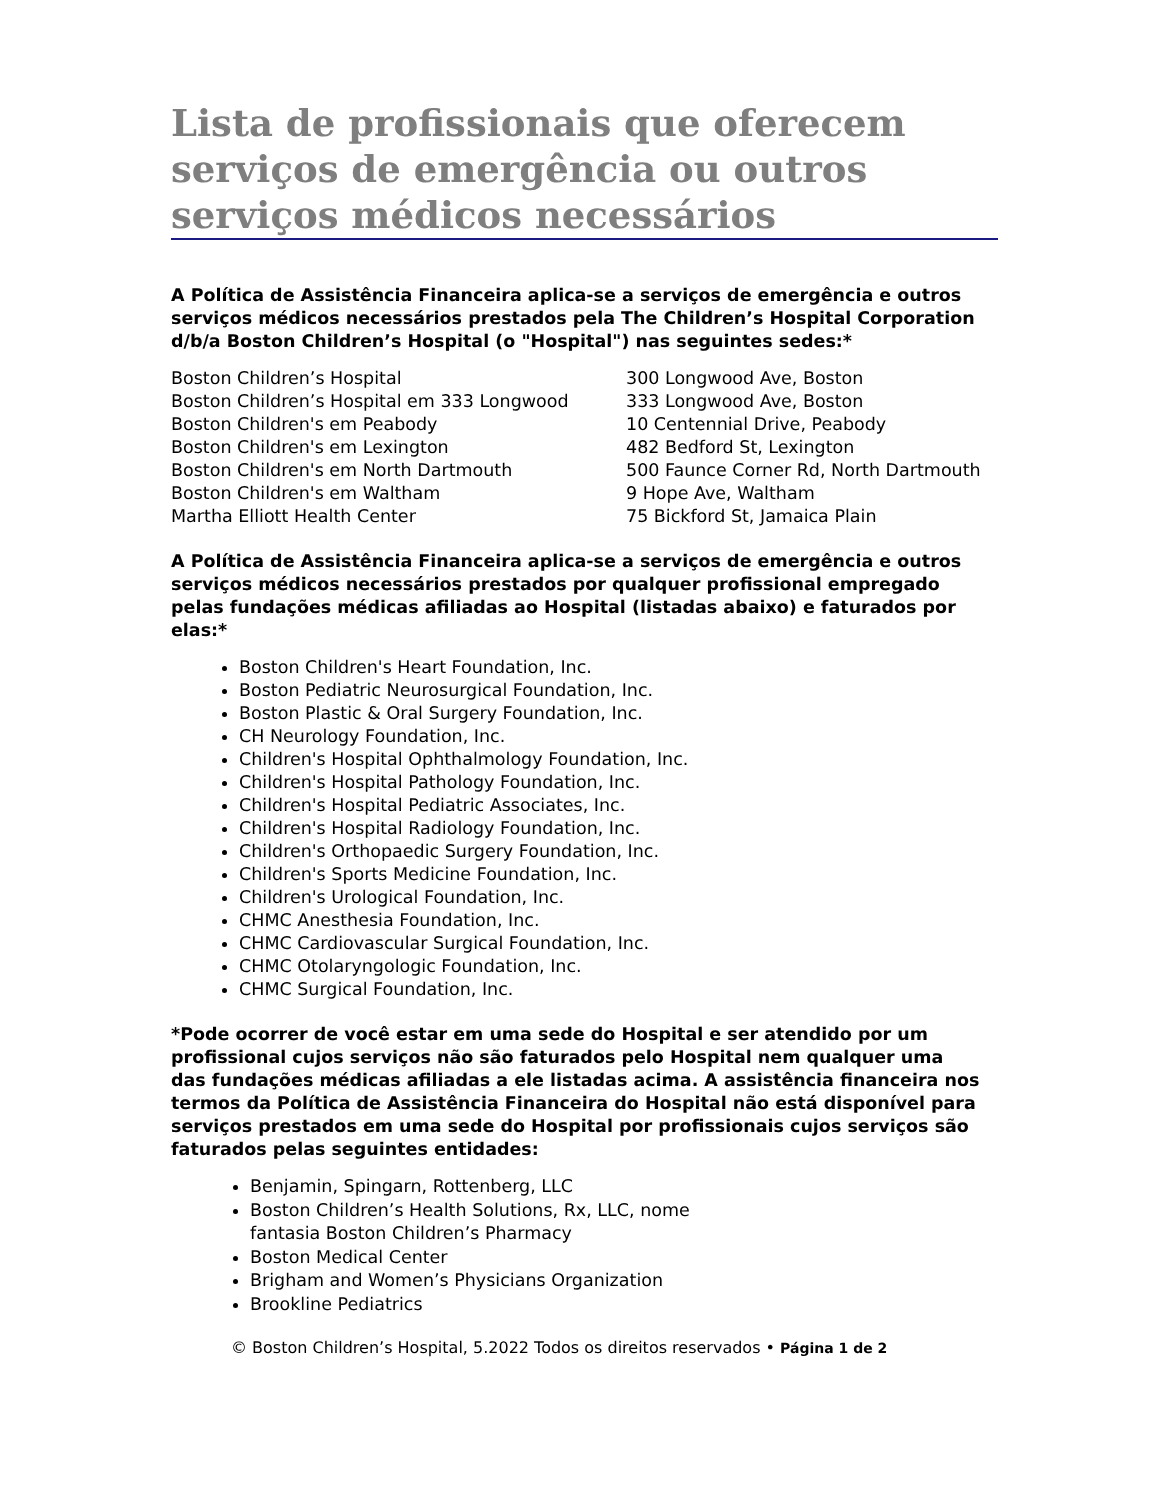Lista de profissionais que oferecem serviços de emergência ou outros serviços médicos necessários
A Política de Assistência Financeira aplica-se a serviços de emergência e outros serviços médicos necessários prestados pela The Children’s Hospital Corporation d/b/a Boston Children’s Hospital (o "Hospital") nas seguintes sedes:*
| Boston Children’s Hospital | 300 Longwood Ave, Boston |
| Boston Children’s Hospital em 333 Longwood | 333 Longwood Ave, Boston |
| Boston Children's em Peabody | 10 Centennial Drive, Peabody |
| Boston Children's em Lexington | 482 Bedford St, Lexington |
| Boston Children's em North Dartmouth | 500 Faunce Corner Rd, North Dartmouth |
| Boston Children's em Waltham | 9 Hope Ave, Waltham |
| Martha Elliott Health Center | 75 Bickford St, Jamaica Plain |
A Política de Assistência Financeira aplica-se a serviços de emergência e outros serviços médicos necessários prestados por qualquer profissional empregado pelas fundações médicas afiliadas ao Hospital (listadas abaixo) e faturados por elas:*
Boston Children's Heart Foundation, Inc.
Boston Pediatric Neurosurgical Foundation, Inc.
Boston Plastic & Oral Surgery Foundation, Inc.
CH Neurology Foundation, Inc.
Children's Hospital Ophthalmology Foundation, Inc.
Children's Hospital Pathology Foundation, Inc.
Children's Hospital Pediatric Associates, Inc.
Children's Hospital Radiology Foundation, Inc.
Children's Orthopaedic Surgery Foundation, Inc.
Children's Sports Medicine Foundation, Inc.
Children's Urological Foundation, Inc.
CHMC Anesthesia Foundation, Inc.
CHMC Cardiovascular Surgical Foundation, Inc.
CHMC Otolaryngologic Foundation, Inc.
CHMC Surgical Foundation, Inc.
*Pode ocorrer de você estar em uma sede do Hospital e ser atendido por um profissional cujos serviços não são faturados pelo Hospital nem qualquer uma das fundações médicas afiliadas a ele listadas acima. A assistência financeira nos termos da Política de Assistência Financeira do Hospital não está disponível para serviços prestados em uma sede do Hospital por profissionais cujos serviços são faturados pelas seguintes entidades:
Benjamin, Spingarn, Rottenberg, LLC
Boston Children’s Health Solutions, Rx, LLC, nome fantasia Boston Children’s Pharmacy
Boston Medical Center
Brigham and Women’s Physicians Organization
Brookline Pediatrics
© Boston Children’s Hospital, 5.2022 Todos os direitos reservados • Página 1 de 2